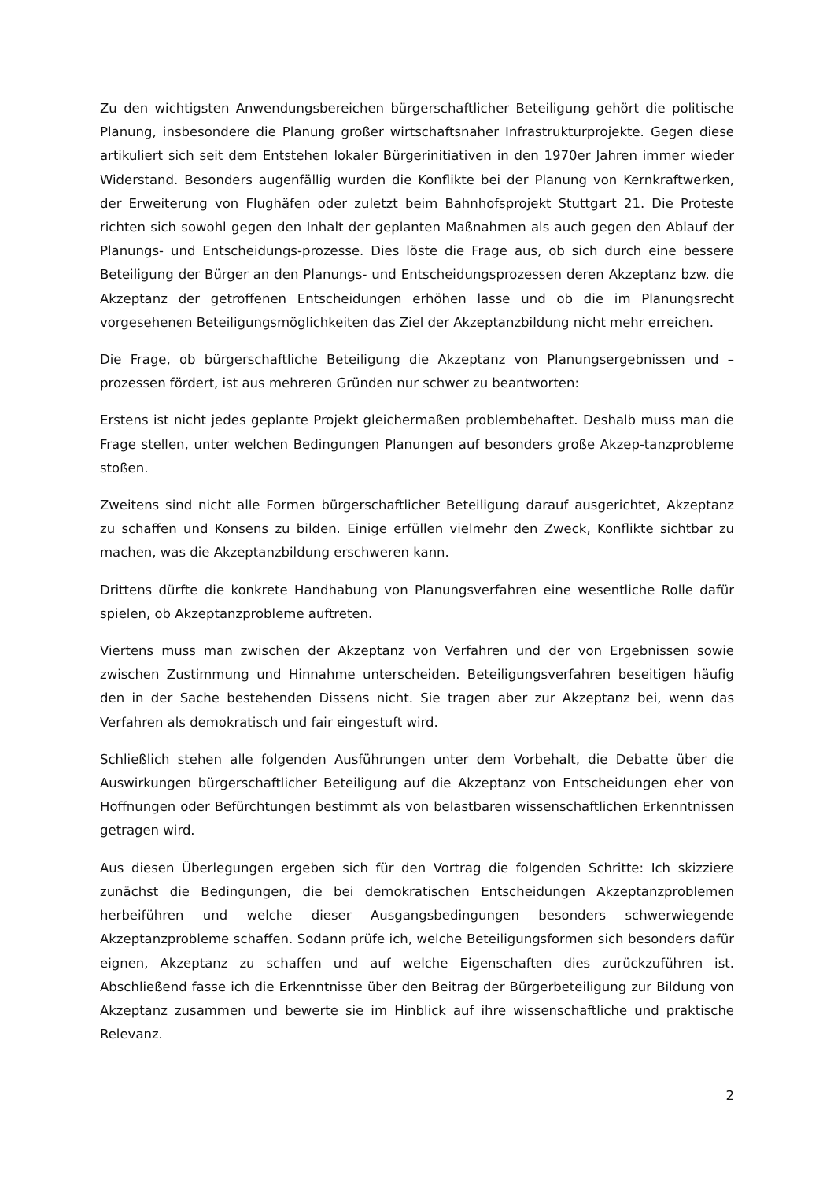Zu den wichtigsten Anwendungsbereichen bürgerschaftlicher Beteiligung gehört die politische Planung, insbesondere die Planung großer wirtschaftsnaher Infrastrukturprojekte. Gegen diese artikuliert sich seit dem Entstehen lokaler Bürgerinitiativen in den 1970er Jahren immer wieder Widerstand. Besonders augenfällig wurden die Konflikte bei der Planung von Kernkraftwerken, der Erweiterung von Flughäfen oder zuletzt beim Bahnhofsprojekt Stuttgart 21. Die Proteste richten sich sowohl gegen den Inhalt der geplanten Maßnahmen als auch gegen den Ablauf der Planungs- und Entscheidungs-prozesse. Dies löste die Frage aus, ob sich durch eine bessere Beteiligung der Bürger an den Planungs- und Entscheidungsprozessen deren Akzeptanz bzw. die Akzeptanz der getroffenen Entscheidungen erhöhen lasse und ob die im Planungsrecht vorgesehenen Beteiligungsmöglichkeiten das Ziel der Akzeptanzbildung nicht mehr erreichen.
Die Frage, ob bürgerschaftliche Beteiligung die Akzeptanz von Planungsergebnissen und –prozessen fördert, ist aus mehreren Gründen nur schwer zu beantworten:
Erstens ist nicht jedes geplante Projekt gleichermaßen problembehaftet. Deshalb muss man die Frage stellen, unter welchen Bedingungen Planungen auf besonders große Akzep-tanzprobleme stoßen.
Zweitens sind nicht alle Formen bürgerschaftlicher Beteiligung darauf ausgerichtet, Akzeptanz zu schaffen und Konsens zu bilden. Einige erfüllen vielmehr den Zweck, Konflikte sichtbar zu machen, was die Akzeptanzbildung erschweren kann.
Drittens dürfte die konkrete Handhabung von Planungsverfahren eine wesentliche Rolle dafür spielen, ob Akzeptanzprobleme auftreten.
Viertens muss man zwischen der Akzeptanz von Verfahren und der von Ergebnissen sowie zwischen Zustimmung und Hinnahme unterscheiden. Beteiligungsverfahren beseitigen häufig den in der Sache bestehenden Dissens nicht. Sie tragen aber zur Akzeptanz bei, wenn das Verfahren als demokratisch und fair eingestuft wird.
Schließlich stehen alle folgenden Ausführungen unter dem Vorbehalt, die Debatte über die Auswirkungen bürgerschaftlicher Beteiligung auf die Akzeptanz von Entscheidungen eher von Hoffnungen oder Befürchtungen bestimmt als von belastbaren wissenschaftlichen Erkenntnissen getragen wird.
Aus diesen Überlegungen ergeben sich für den Vortrag die folgenden Schritte: Ich skizziere zunächst die Bedingungen, die bei demokratischen Entscheidungen Akzeptanzproblemen herbeiführen und welche dieser Ausgangsbedingungen besonders schwerwiegende Akzeptanzprobleme schaffen. Sodann prüfe ich, welche Beteiligungsformen sich besonders dafür eignen, Akzeptanz zu schaffen und auf welche Eigenschaften dies zurückzuführen ist. Abschließend fasse ich die Erkenntnisse über den Beitrag der Bürgerbeteiligung zur Bildung von Akzeptanz zusammen und bewerte sie im Hinblick auf ihre wissenschaftliche und praktische Relevanz.
2